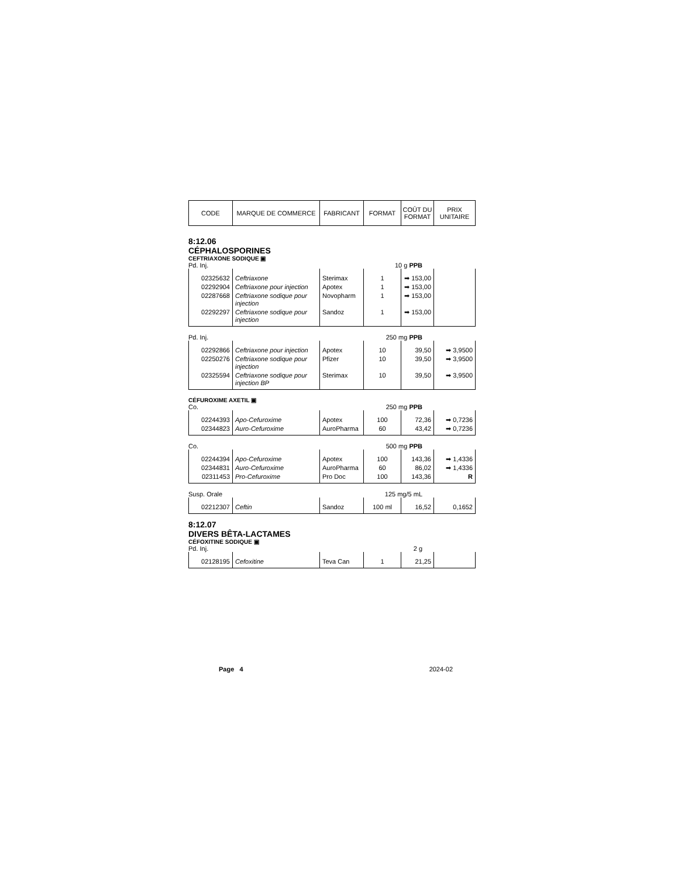| CODE | MARQUE DE COMMERCE | FABRICANT | FORMAT | COÛT DU FORMAT | PRIX UNITAIRE |
8:12.06
CÉPHALOSPORINES
CEFTRIAXONE SODIQUE ▣
Pd. Inj. 10 g PPB
| 02325632 | Ceftriaxone | Sterimax | 1 | ➡ 153,00 | |
| 02292904 | Ceftriaxone pour injection | Apotex | 1 | ➡ 153,00 | |
| 02287668 | Ceftriaxone sodique pour injection | Novopharm | 1 | ➡ 153,00 | |
| 02292297 | Ceftriaxone sodique pour injection | Sandoz | 1 | ➡ 153,00 | |
Pd. Inj. 250 mg PPB
| 02292866 | Ceftriaxone pour injection | Apotex | 10 | 39,50 | ➡ 3,9500 |
| 02250276 | Ceftriaxone sodique pour injection | Pfizer | 10 | 39,50 | ➡ 3,9500 |
| 02325594 | Ceftriaxone sodique pour injection BP | Sterimax | 10 | 39,50 | ➡ 3,9500 |
CÉFUROXIME AXETIL ▣
Co. 250 mg PPB
| 02244393 | Apo-Cefuroxime | Apotex | 100 | 72,36 | ➡ 0,7236 |
| 02344823 | Auro-Cefuroxime | AuroPharma | 60 | 43,42 | ➡ 0,7236 |
Co. 500 mg PPB
| 02244394 | Apo-Cefuroxime | Apotex | 100 | 143,36 | ➡ 1,4336 |
| 02344831 | Auro-Cefuroxime | AuroPharma | 60 | 86,02 | ➡ 1,4336 |
| 02311453 | Pro-Cefuroxime | Pro Doc | 100 | 143,36 | R |
Susp. Orale 125 mg/5 mL
| 02212307 | Ceftin | Sandoz | 100 ml | 16,52 | 0,1652 |
8:12.07
DIVERS BÊTA-LACTAMES
CÉFOXITINE SODIQUE ▣
Pd. Inj. 2 g
| 02128195 | Cefoxitine | Teva Can | 1 | 21,25 | |
Page 4 2024-02